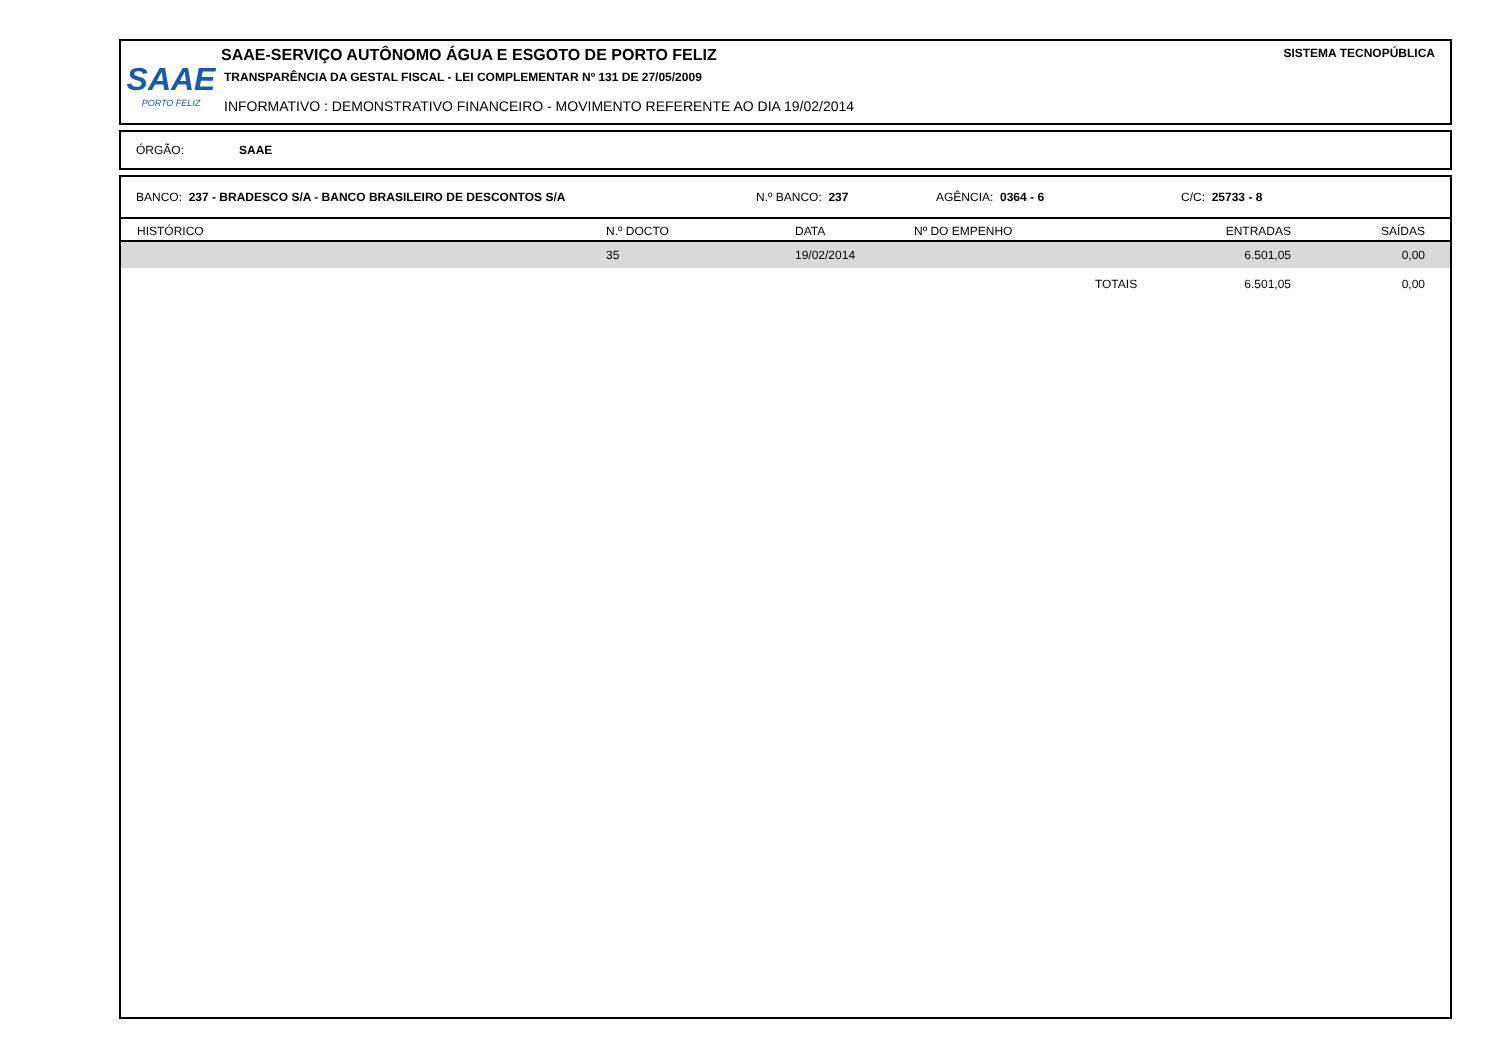SAAE
PORTO FELIZ
SAAE-SERVIÇO AUTÔNOMO ÁGUA E ESGOTO DE PORTO FELIZ
TRANSPARÊNCIA DA GESTAL FISCAL - LEI COMPLEMENTAR Nº 131 DE 27/05/2009
INFORMATIVO : DEMONSTRATIVO FINANCEIRO - MOVIMENTO REFERENTE AO DIA 19/02/2014
SISTEMA TECNOPÚBLICA
ÓRGÃO: SAAE
BANCO: 237 - BRADESCO S/A - BANCO BRASILEIRO DE DESCONTOS S/A N.º BANCO: 237 AGÊNCIA: 0364 - 6 C/C: 25733 - 8
| HISTÓRICO | N.º DOCTO | DATA | Nº DO EMPENHO | ENTRADAS | SAÍDAS |
| --- | --- | --- | --- | --- | --- |
| | 35 | 19/02/2014 | | 6.501,05 | 0,00 |
| | | | TOTAIS | 6.501,05 | 0,00 |